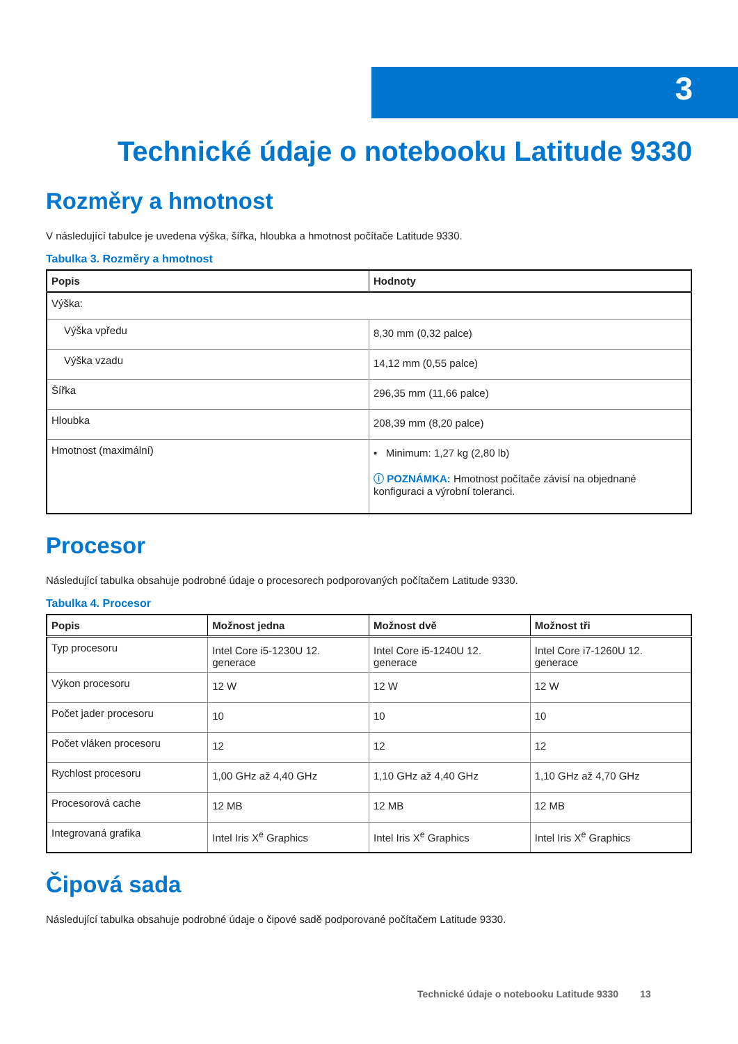3
Technické údaje o notebooku Latitude 9330
Rozměry a hmotnost
V následující tabulce je uvedena výška, šířka, hloubka a hmotnost počítače Latitude 9330.
Tabulka 3. Rozměry a hmotnost
| Popis | Hodnoty |
| --- | --- |
| Výška: | |
| Výška vpředu | 8,30 mm (0,32 palce) |
| Výška vzadu | 14,12 mm (0,55 palce) |
| Šířka | 296,35 mm (11,66 palce) |
| Hloubka | 208,39 mm (8,20 palce) |
| Hmotnost (maximální) | • Minimum: 1,27 kg (2,80 lb) ⓘ POZNÁMKA: Hmotnost počítače závisí na objednané konfiguraci a výrobní toleranci. |
Procesor
Následující tabulka obsahuje podrobné údaje o procesorech podporovaných počítačem Latitude 9330.
Tabulka 4. Procesor
| Popis | Možnost jedna | Možnost dvě | Možnost tři |
| --- | --- | --- | --- |
| Typ procesoru | Intel Core i5-1230U 12. generace | Intel Core i5-1240U 12. generace | Intel Core i7-1260U 12. generace |
| Výkon procesoru | 12 W | 12 W | 12 W |
| Počet jader procesoru | 10 | 10 | 10 |
| Počet vláken procesoru | 12 | 12 | 12 |
| Rychlost procesoru | 1,00 GHz až 4,40 GHz | 1,10 GHz až 4,40 GHz | 1,10 GHz až 4,70 GHz |
| Procesorová cache | 12 MB | 12 MB | 12 MB |
| Integrovaná grafika | Intel Iris X<sup>e</sup> Graphics | Intel Iris X<sup>e</sup> Graphics | Intel Iris X<sup>e</sup> Graphics |
Čipová sada
Následující tabulka obsahuje podrobné údaje o čipové sadě podporované počítačem Latitude 9330.
Technické údaje o notebooku Latitude 9330 13